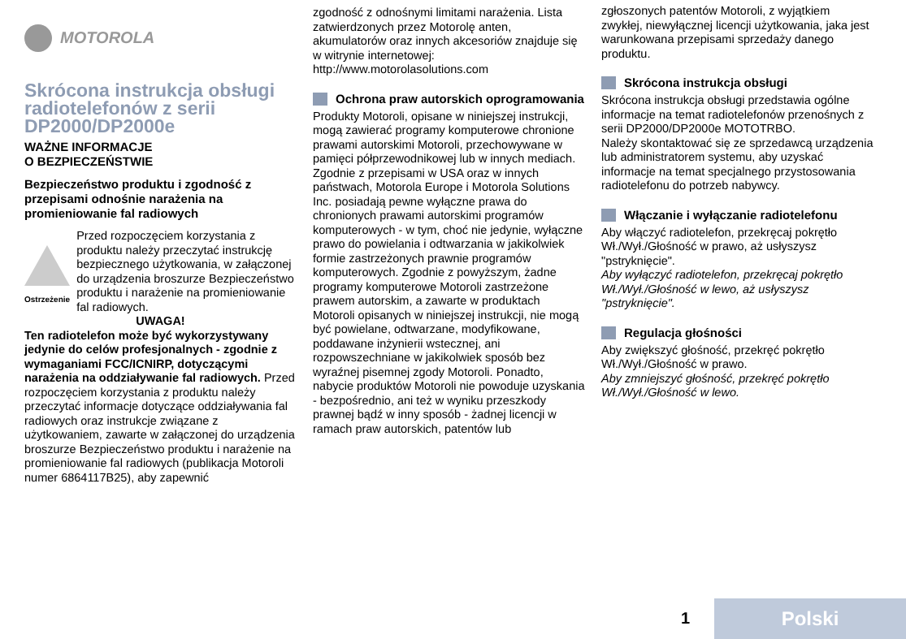MOTOROLA
Skrócona instrukcja obsługi radiotelefonów z serii DP2000/DP2000e
WAŻNE INFORMACJE
O BEZPIECZEŃSTWIE
Bezpieczeństwo produktu i zgodność z przepisami odnośnie narażenia na promieniowanie fal radiowych
Ostrzeżenie
Przed rozpoczęciem korzystania z produktu należy przeczytać instrukcję bezpiecznego użytkowania, w załączonej do urządzenia broszurze Bezpieczeństwo produktu i narażenie na promieniowanie fal radiowych.
UWAGA!
Ten radiotelefon może być wykorzystywany jedynie do celów profesjonalnych - zgodnie z wymaganiami FCC/ICNIRP, dotyczącymi narażenia na oddziaływanie fal radiowych. Przed rozpoczęciem korzystania z produktu należy przeczytać informacje dotyczące oddziaływania fal radiowych oraz instrukcje związane z użytkowaniem, zawarte w załączonej do urządzenia broszurze Bezpieczeństwo produktu i narażenie na promieniowanie fal radiowych (publikacja Motoroli numer 6864117B25), aby zapewnić
zgodność z odnośnymi limitami narażenia. Lista zatwierdzonych przez Motorolę anten, akumulatorów oraz innych akcesoriów znajduje się w witrynie internetowej: http://www.motorolasolutions.com
Ochrona praw autorskich oprogramowania
Produkty Motoroli, opisane w niniejszej instrukcji, mogą zawierać programy komputerowe chronione prawami autorskimi Motoroli, przechowywane w pamięci półprzewodnikowej lub w innych mediach. Zgodnie z przepisami w USA oraz w innych państwach, Motorola Europe i Motorola Solutions Inc. posiadają pewne wyłączne prawa do chronionych prawami autorskimi programów komputerowych - w tym, choć nie jedynie, wyłączne prawo do powielania i odtwarzania w jakikolwiek formie zastrzeżonych prawnie programów komputerowych. Zgodnie z powyższym, żadne programy komputerowe Motoroli zastrzeżone prawem autorskim, a zawarte w produktach Motoroli opisanych w niniejszej instrukcji, nie mogą być powielane, odtwarzane, modyfikowane, poddawane inżynierii wstecznej, ani rozpowszechniane w jakikolwiek sposób bez wyraźnej pisemnej zgody Motoroli. Ponadto, nabycie produktów Motoroli nie powoduje uzyskania - bezpośrednio, ani też w wyniku przeszkody prawnej bądź w inny sposób - żadnej licencji w ramach praw autorskich, patentów lub
zgłoszonych patentów Motoroli, z wyjątkiem zwykłej, niewyłącznej licencji użytkowania, jaka jest warunkowana przepisami sprzedaży danego produktu.
Skrócona instrukcja obsługi
Skrócona instrukcja obsługi przedstawia ogólne informacje na temat radiotelefonów przenośnych z serii DP2000/DP2000e MOTOTRBO.
Należy skontaktować się ze sprzedawcą urządzenia lub administratorem systemu, aby uzyskać informacje na temat specjalnego przystosowania radiotelefonu do potrzeb nabywcy.
Włączanie i wyłączanie radiotelefonu
Aby włączyć radiotelefon, przekręcaj pokrętło Wł./Wył./Głośność w prawo, aż usłyszysz "pstryknięcie".
Aby wyłączyć radiotelefon, przekręcaj pokrętło Wł./Wył./Głośność w lewo, aż usłyszysz "pstryknięcie".
Regulacja głośności
Aby zwiększyć głośność, przekręć pokrętło Wł./Wył./Głośność w prawo.
Aby zmniejszyć głośność, przekręć pokrętło Wł./Wył./Głośność w lewo.
1 Polski